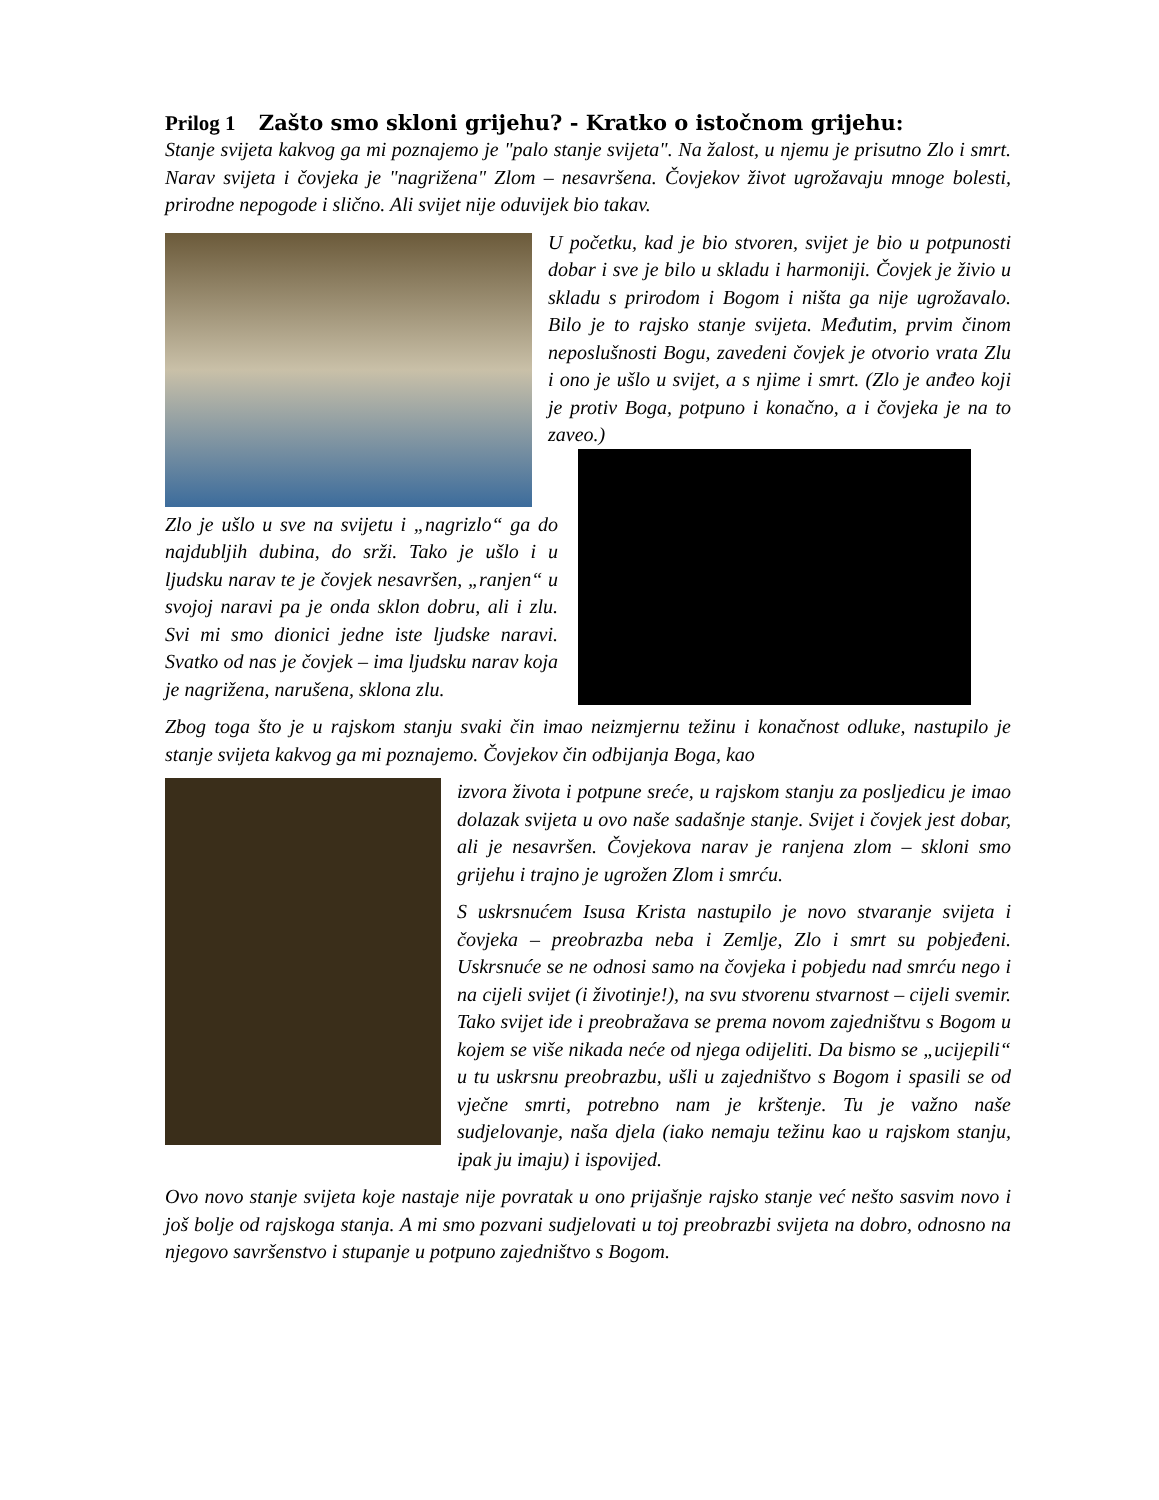Prilog 1 Zašto smo skloni grijehu? - Kratko o istočnom grijehu:
Stanje svijeta kakvog ga mi poznajemo je "palo stanje svijeta". Na žalost, u njemu je prisutno Zlo i smrt. Narav svijeta i čovjeka je "nagrižena" Zlom – nesavršena. Čovjekov život ugrožavaju mnoge bolesti, prirodne nepogode i slično. Ali svijet nije oduvijek bio takav.
U početku, kad je bio stvoren, svijet je bio u potpunosti dobar i sve je bilo u skladu i harmoniji. Čovjek je živio u skladu s prirodom i Bogom i ništa ga nije ugrožavalo. Bilo je to rajsko stanje svijeta. Međutim, prvim činom neposlušnosti Bogu, zavedeni čovjek je otvorio vrata Zlu i ono je ušlo u svijet, a s njime i smrt. (Zlo je anđeo koji je protiv Boga, potpuno i konačno, a i čovjeka je na to zaveo.)
Zlo je ušlo u sve na svijetu i „nagrizlo“ ga do najdubljih dubina, do srži. Tako je ušlo i u ljudsku narav te je čovjek nesavršen, „ranjen“ u svojoj naravi pa je onda sklon dobru, ali i zlu. Svi mi smo dionici jedne iste ljudske naravi. Svatko od nas je čovjek – ima ljudsku narav koja je nagrižena, narušena, sklona zlu.
Zbog toga što je u rajskom stanju svaki čin imao neizmjernu težinu i konačnost odluke, nastupilo je stanje svijeta kakvog ga mi poznajemo. Čovjekov čin odbijanja Boga, kao
izvora života i potpune sreće, u rajskom stanju za posljedicu je imao dolazak svijeta u ovo naše sadašnje stanje. Svijet i čovjek jest dobar, ali je nesavršen. Čovjekova narav je ranjena zlom – skloni smo grijehu i trajno je ugrožen Zlom i smrću.
S uskrsnućem Isusa Krista nastupilo je novo stvaranje svijeta i čovjeka – preobrazba neba i Zemlje, Zlo i smrt su pobjeđeni. Uskrsnuće se ne odnosi samo na čovjeka i pobjedu nad smrću nego i na cijeli svijet (i životinje!), na svu stvorenu stvarnost – cijeli svemir. Tako svijet ide i preobražava se prema novom zajedništvu s Bogom u kojem se više nikada neće od njega odijeliti. Da bismo se „ucijepili“ u tu uskrsnu preobrazbu, ušli u zajedništvo s Bogom i spasili se od vječne smrti, potrebno nam je krštenje. Tu je važno naše sudjelovanje, naša djela (iako nemaju težinu kao u rajskom stanju, ipak ju imaju) i ispovijed.
Ovo novo stanje svijeta koje nastaje nije povratak u ono prijašnje rajsko stanje već nešto sasvim novo i još bolje od rajskoga stanja. A mi smo pozvani sudjelovati u toj preobrazbi svijeta na dobro, odnosno na njegovo savršenstvo i stupanje u potpuno zajedništvo s Bogom.